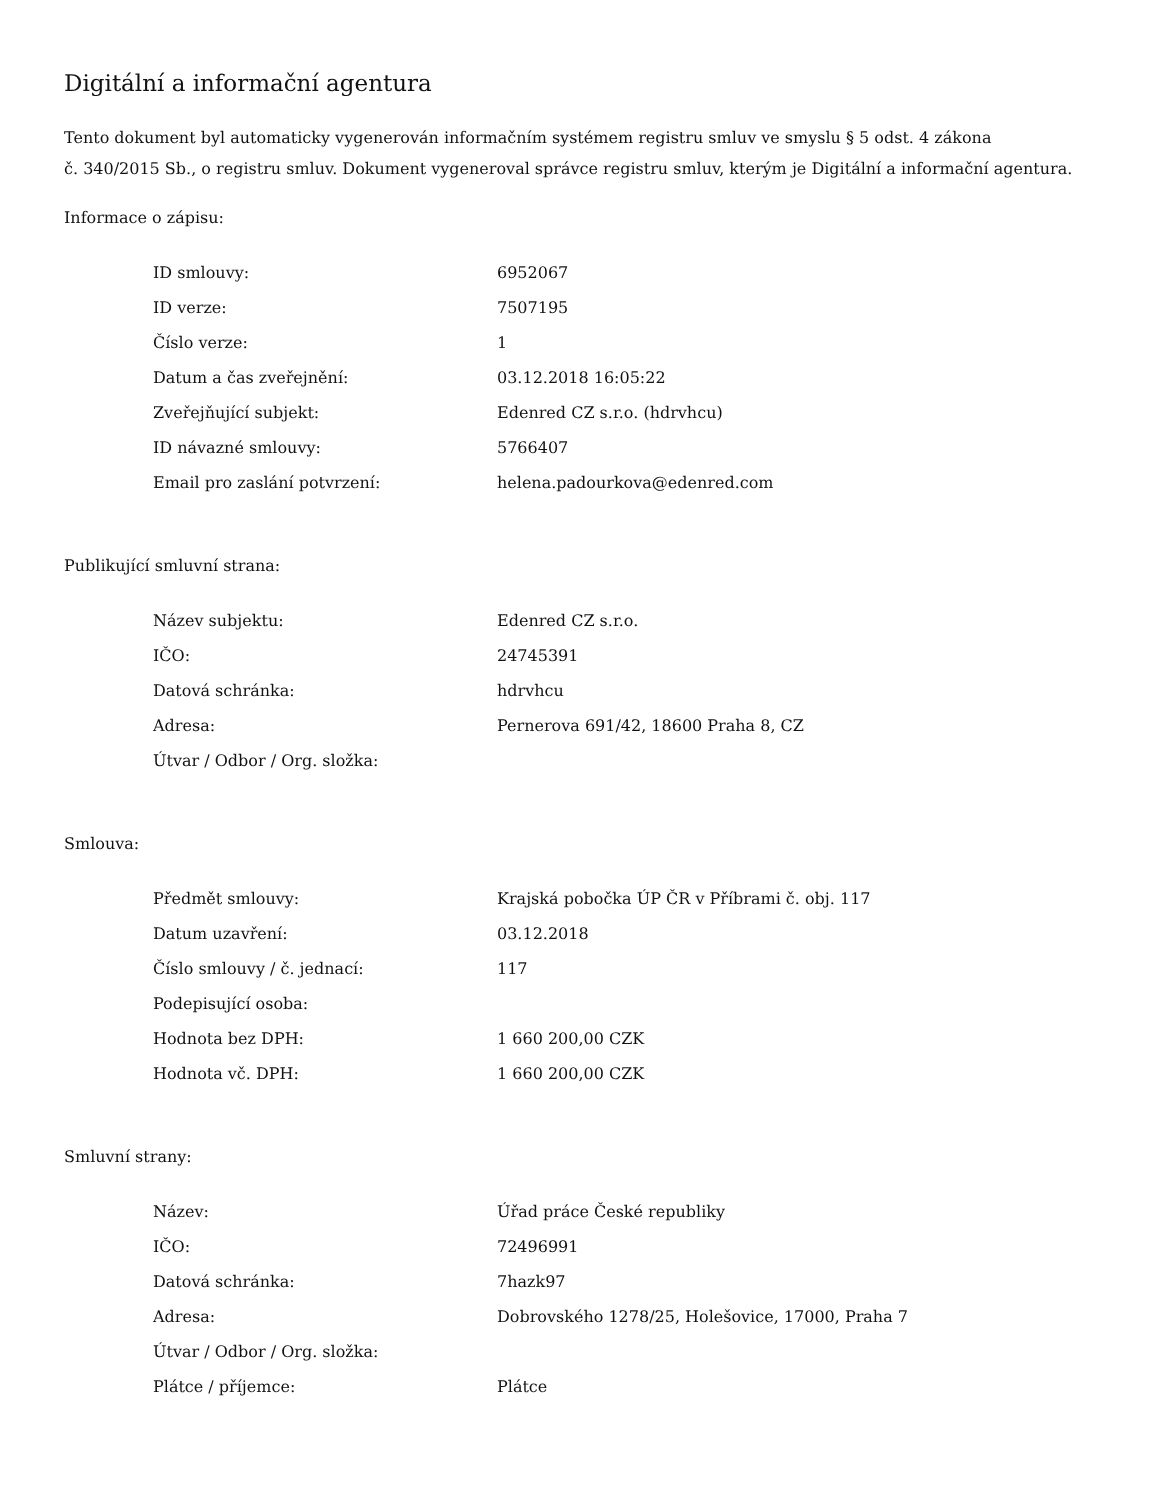Digitální a informační agentura
Tento dokument byl automaticky vygenerován informačním systémem registru smluv ve smyslu § 5 odst. 4 zákona
č. 340/2015 Sb., o registru smluv. Dokument vygeneroval správce registru smluv, kterým je Digitální a informační agentura.
Informace o zápisu:
| ID smlouvy: | 6952067 |
| ID verze: | 7507195 |
| Číslo verze: | 1 |
| Datum a čas zveřejnění: | 03.12.2018 16:05:22 |
| Zveřejňující subjekt: | Edenred CZ s.r.o. (hdrvhcu) |
| ID návazné smlouvy: | 5766407 |
| Email pro zaslání potvrzení: | helena.padourkova@edenred.com |
Publikující smluvní strana:
| Název subjektu: | Edenred CZ s.r.o. |
| IČO: | 24745391 |
| Datová schránka: | hdrvhcu |
| Adresa: | Pernerova 691/42, 18600 Praha 8, CZ |
| Útvar / Odbor / Org. složka: | |
Smlouva:
| Předmět smlouvy: | Krajská pobočka ÚP ČR v Příbrami č. obj. 117 |
| Datum uzavření: | 03.12.2018 |
| Číslo smlouvy / č. jednací: | 117 |
| Podepisující osoba: | |
| Hodnota bez DPH: | 1 660 200,00 CZK |
| Hodnota vč. DPH: | 1 660 200,00 CZK |
Smluvní strany:
| Název: | Úřad práce České republiky |
| IČO: | 72496991 |
| Datová schránka: | 7hazk97 |
| Adresa: | Dobrovského 1278/25, Holešovice, 17000, Praha 7 |
| Útvar / Odbor / Org. složka: | |
| Plátce / příjemce: | Plátce |